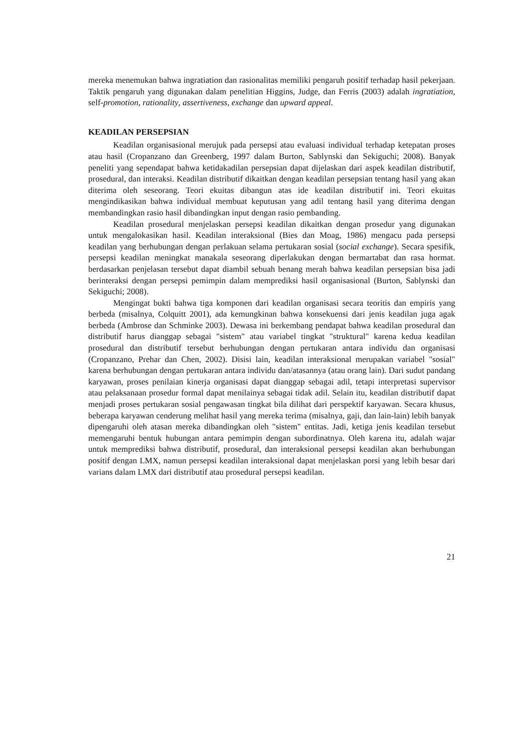mereka menemukan bahwa ingratiation dan rasionalitas memiliki pengaruh positif terhadap hasil pekerjaan. Taktik pengaruh yang digunakan dalam penelitian Higgins, Judge, dan Ferris (2003) adalah ingratiation, self-promotion, rationality, assertiveness, exchange dan upward appeal.
KEADILAN PERSEPSIAN
Keadilan organisasional merujuk pada persepsi atau evaluasi individual terhadap ketepatan proses atau hasil (Cropanzano dan Greenberg, 1997 dalam Burton, Sablynski dan Sekiguchi; 2008). Banyak peneliti yang sependapat bahwa ketidakadilan persepsian dapat dijelaskan dari aspek keadilan distributif, prosedural, dan interaksi. Keadilan distributif dikaitkan dengan keadilan persepsian tentang hasil yang akan diterima oleh seseorang. Teori ekuitas dibangun atas ide keadilan distributif ini. Teori ekuitas mengindikasikan bahwa individual membuat keputusan yang adil tentang hasil yang diterima dengan membandingkan rasio hasil dibandingkan input dengan rasio pembanding.
Keadilan prosedural menjelaskan persepsi keadilan dikaitkan dengan prosedur yang digunakan untuk mengalokasikan hasil. Keadilan interaksional (Bies dan Moag, 1986) mengacu pada persepsi keadilan yang berhubungan dengan perlakuan selama pertukaran sosial (social exchange). Secara spesifik, persepsi keadilan meningkat manakala seseorang diperlakukan dengan bermartabat dan rasa hormat. berdasarkan penjelasan tersebut dapat diambil sebuah benang merah bahwa keadilan persepsian bisa jadi berinteraksi dengan persepsi pemimpin dalam memprediksi hasil organisasional (Burton, Sablynski dan Sekiguchi; 2008).
Mengingat bukti bahwa tiga komponen dari keadilan organisasi secara teoritis dan empiris yang berbeda (misalnya, Colquitt 2001), ada kemungkinan bahwa konsekuensi dari jenis keadilan juga agak berbeda (Ambrose dan Schminke 2003). Dewasa ini berkembang pendapat bahwa keadilan prosedural dan distributif harus dianggap sebagai "sistem" atau variabel tingkat "struktural" karena kedua keadilan prosedural dan distributif tersebut berhubungan dengan pertukaran antara individu dan organisasi (Cropanzano, Prehar dan Chen, 2002). Disisi lain, keadilan interaksional merupakan variabel "sosial" karena berhubungan dengan pertukaran antara individu dan/atasannya (atau orang lain). Dari sudut pandang karyawan, proses penilaian kinerja organisasi dapat dianggap sebagai adil, tetapi interpretasi supervisor atau pelaksanaan prosedur formal dapat menilainya sebagai tidak adil. Selain itu, keadilan distributif dapat menjadi proses pertukaran sosial pengawasan tingkat bila dilihat dari perspektif karyawan. Secara khusus, beberapa karyawan cenderung melihat hasil yang mereka terima (misalnya, gaji, dan lain-lain) lebih banyak dipengaruhi oleh atasan mereka dibandingkan oleh "sistem" entitas. Jadi, ketiga jenis keadilan tersebut memengaruhi bentuk hubungan antara pemimpin dengan subordinatnya. Oleh karena itu, adalah wajar untuk memprediksi bahwa distributif, prosedural, dan interaksional persepsi keadilan akan berhubungan positif dengan LMX, namun persepsi keadilan interaksional dapat menjelaskan porsi yang lebih besar dari varians dalam LMX dari distributif atau prosedural persepsi keadilan.
21